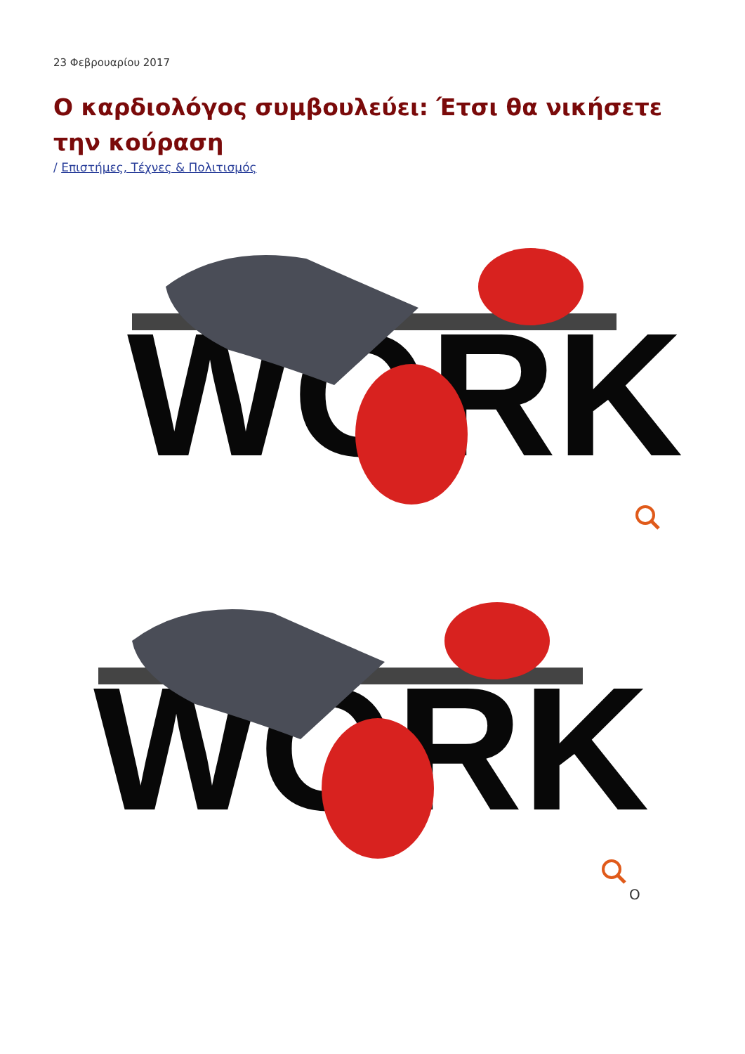23 Φεβρουαρίου 2017
Ο καρδιολόγος συμβουλεύει: Έτσι θα νικήσετε την κούραση
/ Επιστήμες, Τέχνες & Πολιτισμός
WORK
WORK
Ο